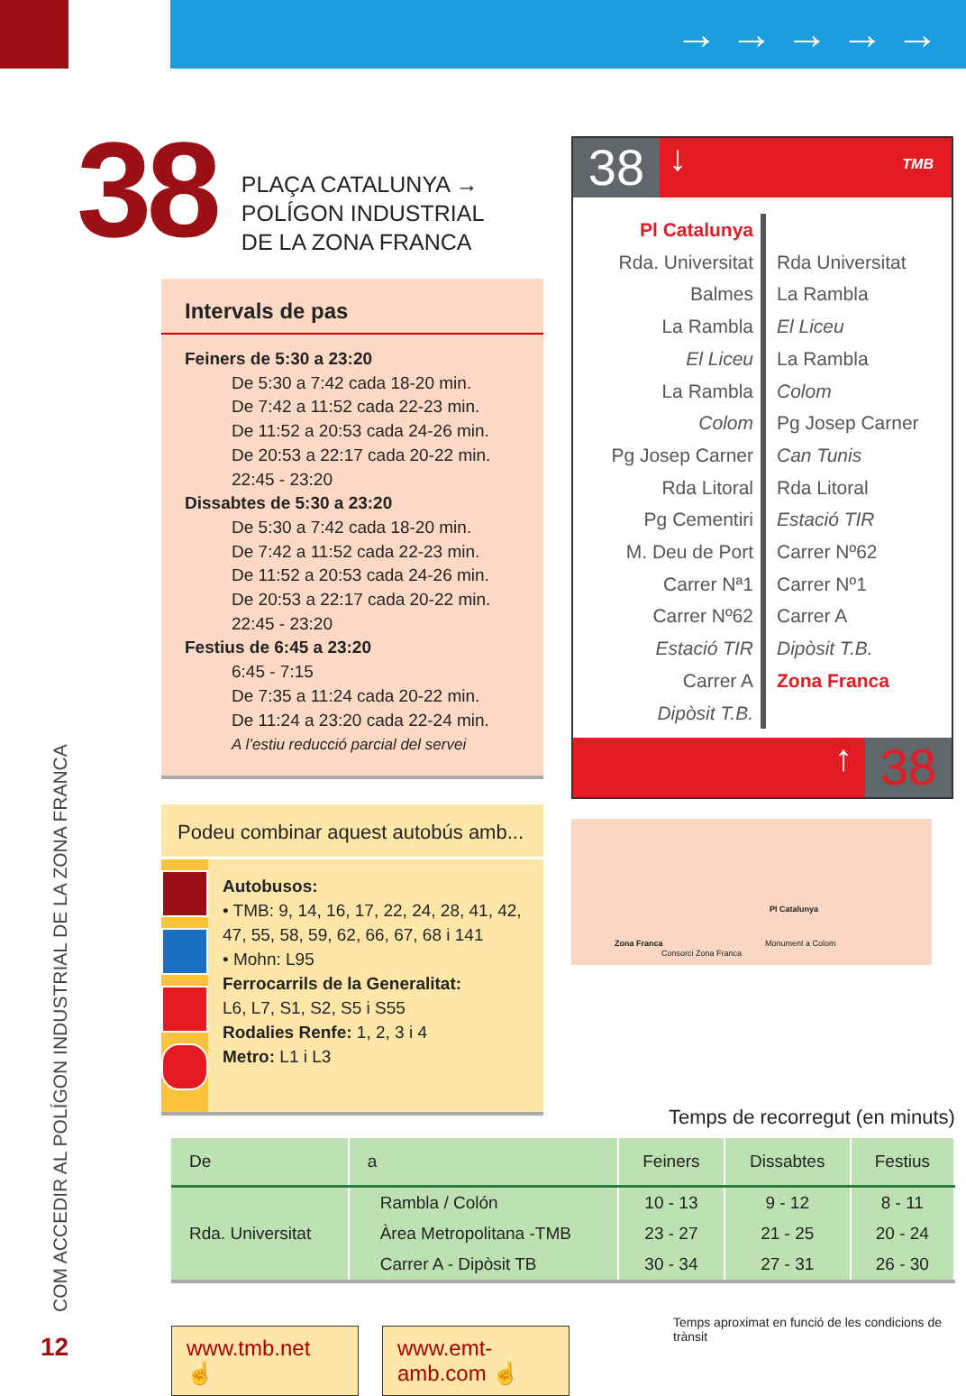→ → → → →
38
PLAÇA CATALUNYA →
POLÍGON INDUSTRIAL
DE LA ZONA FRANCA
Intervals de pas
Feiners de 5:30 a 23:20
De 5:30 a 7:42 cada 18-20 min.
De 7:42 a 11:52 cada 22-23 min.
De 11:52 a 20:53 cada 24-26 min.
De 20:53 a 22:17 cada 20-22 min.
22:45 - 23:20
Dissabtes de 5:30 a 23:20
De 5:30 a 7:42 cada 18-20 min.
De 7:42 a 11:52 cada 22-23 min.
De 11:52 a 20:53 cada 24-26 min.
De 20:53 a 22:17 cada 20-22 min.
22:45 - 23:20
Festius de 6:45 a 23:20
6:45 - 7:15
De 7:35 a 11:24 cada 20-22 min.
De 11:24 a 23:20 cada 22-24 min.
A l’estiu reducció parcial del servei
Podeu combinar aquest autobús amb...
Autobusos:
• TMB: 9, 14, 16, 17, 22, 24, 28, 41, 42, 47, 55, 58, 59, 62, 66, 67, 68 i 141
• Mohn: L95
Ferrocarrils de la Generalitat:
L6, L7, S1, S2, S5 i S55
Rodalies Renfe: 1, 2, 3 i 4
Metro: L1 i L3
38 ↓ TMB
Pl Catalunya
Rda. Universitat
Balmes
La Rambla
El Liceu
La Rambla
Colom
Pg Josep Carner
Rda Litoral
Pg Cementiri
M. Deu de Port
Carrer Nª1
Carrer Nº62
Estació TIR
Carrer A
Dipòsit T.B.
Rda Universitat
La Rambla
El Liceu
La Rambla
Colom
Pg Josep Carner
Can Tunis
Rda Litoral
Estació TIR
Carrer Nº62
Carrer Nº1
Carrer A
Dipòsit T.B.
Zona Franca
↑ 38
Pl Catalunya
Zona Franca
Consorci Zona Franca
Monument a Colom
Temps de recorregut (en minuts)
| De | a | Feiners | Dissabtes | Festius |
| --- | --- | --- | --- | --- |
| Rda. Universitat | Rambla / Colón | 10 - 13 | 9 - 12 | 8 - 11 |
| | Àrea Metropolitana -TMB | 23 - 27 | 21 - 25 | 20 - 24 |
| | Carrer A - Dipòsit TB | 30 - 34 | 27 - 31 | 26 - 30 |
Temps aproximat en funció de les condicions de trànsit
www.tmb.net ☝ www.emt-amb.com ☝
12
COM ACCEDIR AL POLÍGON INDUSTRIAL DE LA ZONA FRANCA